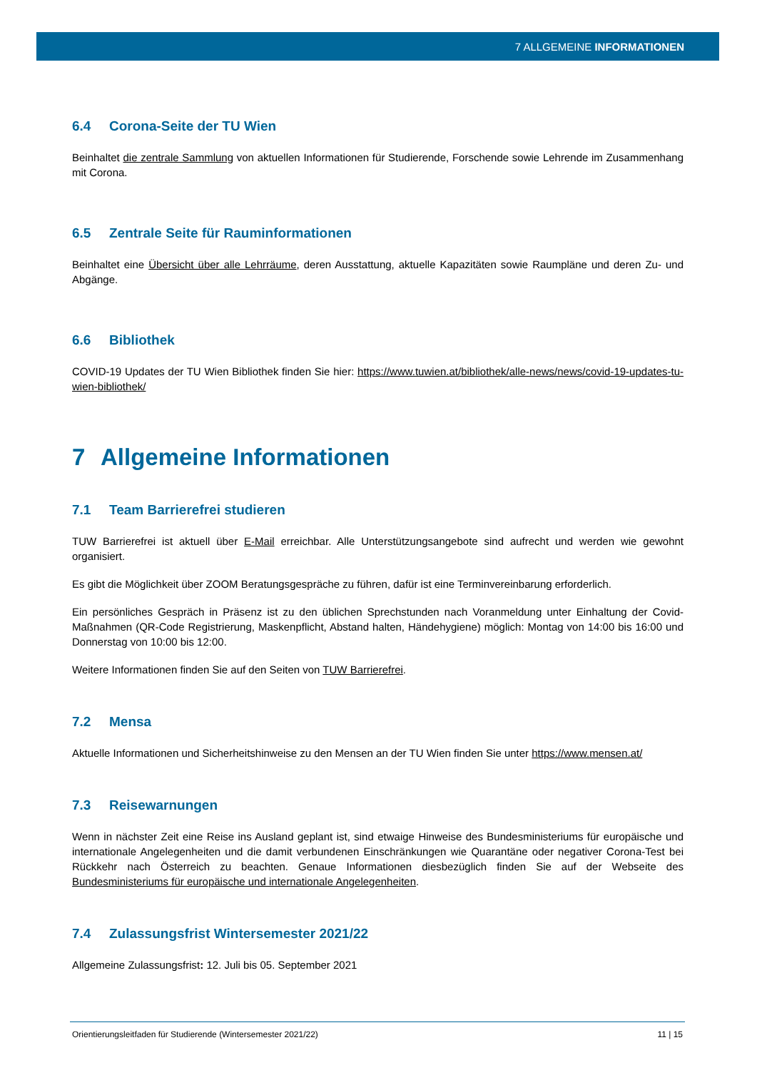7 ALLGEMEINE INFORMATIONEN
6.4 Corona-Seite der TU Wien
Beinhaltet die zentrale Sammlung von aktuellen Informationen für Studierende, Forschende sowie Lehrende im Zusammenhang mit Corona.
6.5 Zentrale Seite für Rauminformationen
Beinhaltet eine Übersicht über alle Lehrräume, deren Ausstattung, aktuelle Kapazitäten sowie Raumpläne und deren Zu- und Abgänge.
6.6 Bibliothek
COVID-19 Updates der TU Wien Bibliothek finden Sie hier: https://www.tuwien.at/bibliothek/alle-news/news/covid-19-updates-tu-wien-bibliothek/
7 Allgemeine Informationen
7.1 Team Barrierefrei studieren
TUW Barrierefrei ist aktuell über E-Mail erreichbar. Alle Unterstützungsangebote sind aufrecht und werden wie gewohnt organisiert.
Es gibt die Möglichkeit über ZOOM Beratungsgespräche zu führen, dafür ist eine Terminvereinbarung erforderlich.
Ein persönliches Gespräch in Präsenz ist zu den üblichen Sprechstunden nach Voranmeldung unter Einhaltung der Covid-Maßnahmen (QR-Code Registrierung, Maskenpflicht, Abstand halten, Händehygiene) möglich: Montag von 14:00 bis 16:00 und Donnerstag von 10:00 bis 12:00.
Weitere Informationen finden Sie auf den Seiten von TUW Barrierefrei.
7.2 Mensa
Aktuelle Informationen und Sicherheitshinweise zu den Mensen an der TU Wien finden Sie unter https://www.mensen.at/
7.3 Reisewarnungen
Wenn in nächster Zeit eine Reise ins Ausland geplant ist, sind etwaige Hinweise des Bundesministeriums für europäische und internationale Angelegenheiten und die damit verbundenen Einschränkungen wie Quarantäne oder negativer Corona-Test bei Rückkehr nach Österreich zu beachten. Genaue Informationen diesbezüglich finden Sie auf der Webseite des Bundesministeriums für europäische und internationale Angelegenheiten.
7.4 Zulassungsfrist Wintersemester 2021/22
Allgemeine Zulassungsfrist: 12. Juli bis 05. September 2021
Orientierungsleitfaden für Studierende (Wintersemester 2021/22) 11 | 15